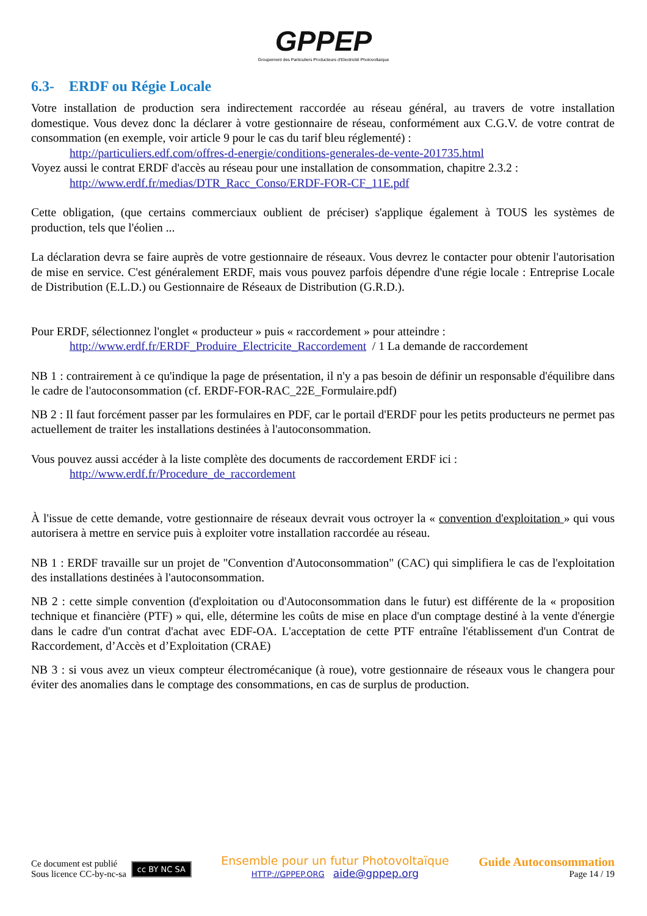GPPEP
Groupement des Particuliers Producteurs d'Electricité Photovoltaïque
6.3- ERDF ou Régie Locale
Votre installation de production sera indirectement raccordée au réseau général, au travers de votre installation domestique. Vous devez donc la déclarer à votre gestionnaire de réseau, conformément aux C.G.V. de votre contrat de consommation (en exemple, voir article 9 pour le cas du tarif bleu réglementé) :
http://particuliers.edf.com/offres-d-energie/conditions-generales-de-vente-201735.html
Voyez aussi le contrat ERDF d'accès au réseau pour une installation de consommation, chapitre 2.3.2 :
http://www.erdf.fr/medias/DTR_Racc_Conso/ERDF-FOR-CF_11E.pdf
Cette obligation, (que certains commerciaux oublient de préciser) s'applique également à TOUS les systèmes de production, tels que l'éolien ...
La déclaration devra se faire auprès de votre gestionnaire de réseaux. Vous devrez le contacter pour obtenir l'autorisation de mise en service. C'est généralement ERDF, mais vous pouvez parfois dépendre d'une régie locale : Entreprise Locale de Distribution (E.L.D.) ou Gestionnaire de Réseaux de Distribution (G.R.D.).
Pour ERDF, sélectionnez l'onglet « producteur » puis « raccordement » pour atteindre :
http://www.erdf.fr/ERDF_Produire_Electricite_Raccordement / 1 La demande de raccordement
NB 1 : contrairement à ce qu'indique la page de présentation, il n'y a pas besoin de définir un responsable d'équilibre dans le cadre de l'autoconsommation (cf. ERDF-FOR-RAC_22E_Formulaire.pdf)
NB 2 : Il faut forcément passer par les formulaires en PDF, car le portail d'ERDF pour les petits producteurs ne permet pas actuellement de traiter les installations destinées à l'autoconsommation.
Vous pouvez aussi accéder à la liste complète des documents de raccordement ERDF ici :
http://www.erdf.fr/Procedure_de_raccordement
À l'issue de cette demande, votre gestionnaire de réseaux devrait vous octroyer la « convention d'exploitation » qui vous autorisera à mettre en service puis à exploiter votre installation raccordée au réseau.
NB 1 : ERDF travaille sur un projet de "Convention d'Autoconsommation" (CAC) qui simplifiera le cas de l'exploitation des installations destinées à l'autoconsommation.
NB 2 : cette simple convention (d'exploitation ou d'Autoconsommation dans le futur) est différente de la « proposition technique et financière (PTF) » qui, elle, détermine les coûts de mise en place d'un comptage destiné à la vente d'énergie dans le cadre d'un contrat d'achat avec EDF-OA. L'acceptation de cette PTF entraîne l'établissement d'un Contrat de Raccordement, d’Accès et d’Exploitation (CRAE)
NB 3 : si vous avez un vieux compteur électromécanique (à roue), votre gestionnaire de réseaux vous le changera pour éviter des anomalies dans le comptage des consommations, en cas de surplus de production.
Ce document est publié
Sous licence CC-by-nc-sa
cc BY NC SA
Ensemble pour un futur Photovoltaïque
HTTP://GPPEP.ORG aide@gppep.org
Guide Autoconsommation
Page 14 / 19